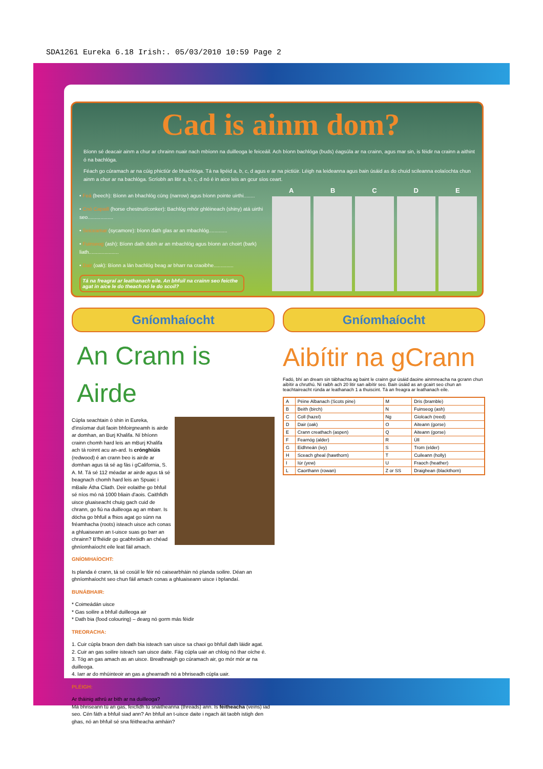SDA1261 Eureka 6.18 Irish:. 05/03/2010 10:59 Page 2
Cad is ainm dom?
Bíonn sé deacair ainm a chur ar chrainn nuair nach mbíonn na duilleoga le feiceáil. Ach bíonn bachlóga (buds) éagsúla ar na crainn, agus mar sin, is féidir na crainn a aithint ó na bachlóga.
Féach go cúramach ar na cúig phictiúr de bhachlóga. Tá na lipéid a, b, c, d agus e ar na pictiúir. Léigh na leideanna agus bain úsáid as do chuid scileanna eolaíochta chun ainm a chur ar na bachlóga. Scríobh an litir a, b, c, d nó é in aice leis an gcur síos ceart.
• Feá (beech): Bíonn an bhachlóg cúng (narrow) agus bíonn pointe uirthi........
• Cnó Capaill (horse chestnut/conker): Bachlóg mhór ghléineach (shiny) atá uirthi seo..................
• Seiceamar (sycamore): bíonn dath glas ar an mbachlóg.............
• Fuinseog (ash): Bíonn dath dubh ar an mbachlóg agus bíonn an choirt (bark) liath.....................
• Dair (oak): Bíonn a lán bachlóg beag ar bharr na craoibhe..............
Tá na freagraí ar leathanach eile. An bhfuil na crainn seo feicthe agat in aice le do theach nó le do scoil?
A B C D E
Gníomhaíocht
An Crann is Airde
Cúpla seachtain ó shin in Eureka, d'insíomar duit faoin bhfoirgneamh is airde ar domhan, an Burj Khalifa. Ní bhíonn crainn chomh hard leis an mBurj Khalifa ach tá roinnt acu an-ard. Is crónghiúis (redwood) é an crann beo is airde ar domhan agus tá sé ag fás i gCalifornia, S. A. M. Tá sé 112 méadar ar airde agus tá sé beagnach chomh hard leis an Spuaic i mBaile Átha Cliath. Deir eolaithe go bhfuil sé níos mó ná 1000 bliain d'aois. Caithfidh uisce gluaiseacht chuig gach cuid de chrann, go fiú na duilleoga ag an mbarr. Is dócha go bhfuil a fhios agat go súnn na fréamhacha (roots) isteach uisce ach conas a ghluaiseann an t-uisce suas go barr an chrainn? B'fhéidir go gcabhróidh an chéad ghníomhaíocht eile leat fáil amach.
GNÍOMHAÍOCHT:
Is planda é crann, tá sé cosúil le féir nó caisearbháin nó planda soilire. Déan an ghníomhaíocht seo chun fáil amach conas a ghluaiseann uisce i bplandaí.
BUNÁBHAIR:
* Coimeádán uisce
* Gas soilire a bhfuil duilleoga air
* Dath bia (food colouring) – dearg nó gorm más féidir
TREORACHA:
1. Cuir cúpla braon den dath bia isteach san uisce sa chaoi go bhfuil dath láidir agat.
2. Cuir an gas soilire isteach san uisce daite. Fág cúpla uair an chloig nó thar oíche é.
3. Tóg an gas amach as an uisce. Breathnaigh go cúramach air, go mór mór ar na duilleoga.
4. Iarr ar do mhúinteoir an gas a ghearradh nó a bhriseadh cúpla uair.
PLÉIGH:
Ar tháinig athrú ar bith ar na duilleoga?
Má bhriseann tú an gas, feicfidh tú snáitheanna (threads) ann. Is féitheacha (veins) iad seo. Cén fáth a bhfuil siad ann? An bhfuil an t-uisce daite i ngach áit taobh istigh den ghas, nó an bhfuil sé sna féitheacha amháin?
Gníomhaíocht
Aibítir na gCrann
Fadó, bhí an dream sin tábhachta ag baint le crainn gur úsáid daoine ainmneacha na gcrann chun aibítir a chruthú. Ní raibh ach 20 litir san aibítir seo. Bain úsáid as an gcairt seo chun an teachtaireacht rúnda ar leathanach 1 a thuiscint. Tá an freagra ar leathanach eile.
| A | Péine Albanach (Scots pine) | M | Dris (bramble) |
| B | Beith (birch) | N | Fuinseog (ash) |
| C | Coll (hazel) | Ng | Giolcach (reed) |
| D | Dair (oak) | O | Aiteann (gorse) |
| E | Crann creathach (aspen) | Q | Aiteann (gorse) |
| F | Fearnóg (alder) | R | Úll |
| G | Eidhneán (ivy) | S | Trom (elder) |
| H | Sceach gheal (hawthorn) | T | Cuileann (holly) |
| I | Iúr (yew) | U | Fraoch (heather) |
| L | Caorthann (rowan) | Z or SS | Draighean (blackthorn) |